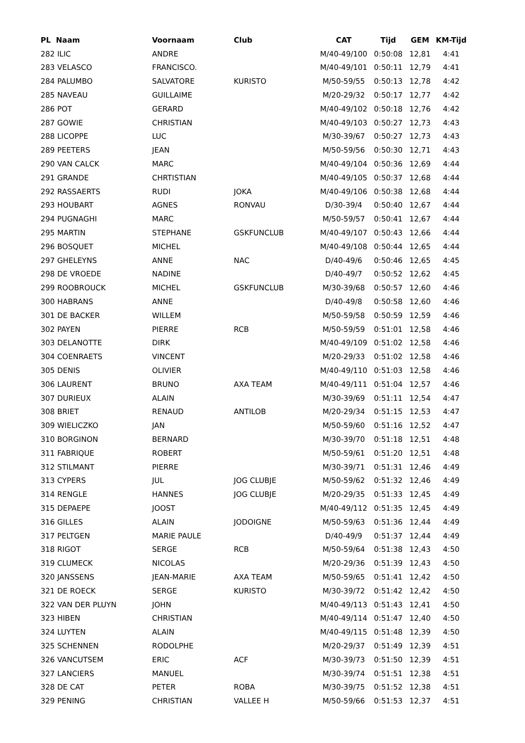| PL Naam | Voornaam | Club | CAT | Tijd | GEM | KM-Tijd |
| --- | --- | --- | --- | --- | --- | --- |
| 282 ILIC | ANDRE | | M/40-49/100 | 0:50:08 | 12,81 | 4:41 |
| 283 VELASCO | FRANCISCO. | | M/40-49/101 | 0:50:11 | 12,79 | 4:41 |
| 284 PALUMBO | SALVATORE | KURISTO | M/50-59/55 | 0:50:13 | 12,78 | 4:42 |
| 285 NAVEAU | GUILLAIME | | M/20-29/32 | 0:50:17 | 12,77 | 4:42 |
| 286 POT | GERARD | | M/40-49/102 | 0:50:18 | 12,76 | 4:42 |
| 287 GOWIE | CHRISTIAN | | M/40-49/103 | 0:50:27 | 12,73 | 4:43 |
| 288 LICOPPE | LUC | | M/30-39/67 | 0:50:27 | 12,73 | 4:43 |
| 289 PEETERS | JEAN | | M/50-59/56 | 0:50:30 | 12,71 | 4:43 |
| 290 VAN CALCK | MARC | | M/40-49/104 | 0:50:36 | 12,69 | 4:44 |
| 291 GRANDE | CHRTISTIAN | | M/40-49/105 | 0:50:37 | 12,68 | 4:44 |
| 292 RASSAERTS | RUDI | JOKA | M/40-49/106 | 0:50:38 | 12,68 | 4:44 |
| 293 HOUBART | AGNES | RONVAU | D/30-39/4 | 0:50:40 | 12,67 | 4:44 |
| 294 PUGNAGHI | MARC | | M/50-59/57 | 0:50:41 | 12,67 | 4:44 |
| 295 MARTIN | STEPHANE | GSKFUNCLUB | M/40-49/107 | 0:50:43 | 12,66 | 4:44 |
| 296 BOSQUET | MICHEL | | M/40-49/108 | 0:50:44 | 12,65 | 4:44 |
| 297 GHELEYNS | ANNE | NAC | D/40-49/6 | 0:50:46 | 12,65 | 4:45 |
| 298 DE VROEDE | NADINE | | D/40-49/7 | 0:50:52 | 12,62 | 4:45 |
| 299 ROOBROUCK | MICHEL | GSKFUNCLUB | M/30-39/68 | 0:50:57 | 12,60 | 4:46 |
| 300 HABRANS | ANNE | | D/40-49/8 | 0:50:58 | 12,60 | 4:46 |
| 301 DE BACKER | WILLEM | | M/50-59/58 | 0:50:59 | 12,59 | 4:46 |
| 302 PAYEN | PIERRE | RCB | M/50-59/59 | 0:51:01 | 12,58 | 4:46 |
| 303 DELANOTTE | DIRK | | M/40-49/109 | 0:51:02 | 12,58 | 4:46 |
| 304 COENRAETS | VINCENT | | M/20-29/33 | 0:51:02 | 12,58 | 4:46 |
| 305 DENIS | OLIVIER | | M/40-49/110 | 0:51:03 | 12,58 | 4:46 |
| 306 LAURENT | BRUNO | AXA TEAM | M/40-49/111 | 0:51:04 | 12,57 | 4:46 |
| 307 DURIEUX | ALAIN | | M/30-39/69 | 0:51:11 | 12,54 | 4:47 |
| 308 BRIET | RENAUD | ANTILOB | M/20-29/34 | 0:51:15 | 12,53 | 4:47 |
| 309 WIELICZKO | JAN | | M/50-59/60 | 0:51:16 | 12,52 | 4:47 |
| 310 BORGINON | BERNARD | | M/30-39/70 | 0:51:18 | 12,51 | 4:48 |
| 311 FABRIQUE | ROBERT | | M/50-59/61 | 0:51:20 | 12,51 | 4:48 |
| 312 STILMANT | PIERRE | | M/30-39/71 | 0:51:31 | 12,46 | 4:49 |
| 313 CYPERS | JUL | JOG CLUBJE | M/50-59/62 | 0:51:32 | 12,46 | 4:49 |
| 314 RENGLE | HANNES | JOG CLUBJE | M/20-29/35 | 0:51:33 | 12,45 | 4:49 |
| 315 DEPAEPE | JOOST | | M/40-49/112 | 0:51:35 | 12,45 | 4:49 |
| 316 GILLES | ALAIN | JODOIGNE | M/50-59/63 | 0:51:36 | 12,44 | 4:49 |
| 317 PELTGEN | MARIE PAULE | | D/40-49/9 | 0:51:37 | 12,44 | 4:49 |
| 318 RIGOT | SERGE | RCB | M/50-59/64 | 0:51:38 | 12,43 | 4:50 |
| 319 CLUMECK | NICOLAS | | M/20-29/36 | 0:51:39 | 12,43 | 4:50 |
| 320 JANSSENS | JEAN-MARIE | AXA TEAM | M/50-59/65 | 0:51:41 | 12,42 | 4:50 |
| 321 DE ROECK | SERGE | KURISTO | M/30-39/72 | 0:51:42 | 12,42 | 4:50 |
| 322 VAN DER PLUYN | JOHN | | M/40-49/113 | 0:51:43 | 12,41 | 4:50 |
| 323 HIBEN | CHRISTIAN | | M/40-49/114 | 0:51:47 | 12,40 | 4:50 |
| 324 LUYTEN | ALAIN | | M/40-49/115 | 0:51:48 | 12,39 | 4:50 |
| 325 SCHENNEN | RODOLPHE | | M/20-29/37 | 0:51:49 | 12,39 | 4:51 |
| 326 VANCUTSEM | ERIC | ACF | M/30-39/73 | 0:51:50 | 12,39 | 4:51 |
| 327 LANCIERS | MANUEL | | M/30-39/74 | 0:51:51 | 12,38 | 4:51 |
| 328 DE CAT | PETER | ROBA | M/30-39/75 | 0:51:52 | 12,38 | 4:51 |
| 329 PENING | CHRISTIAN | VALLEE H | M/50-59/66 | 0:51:53 | 12,37 | 4:51 |